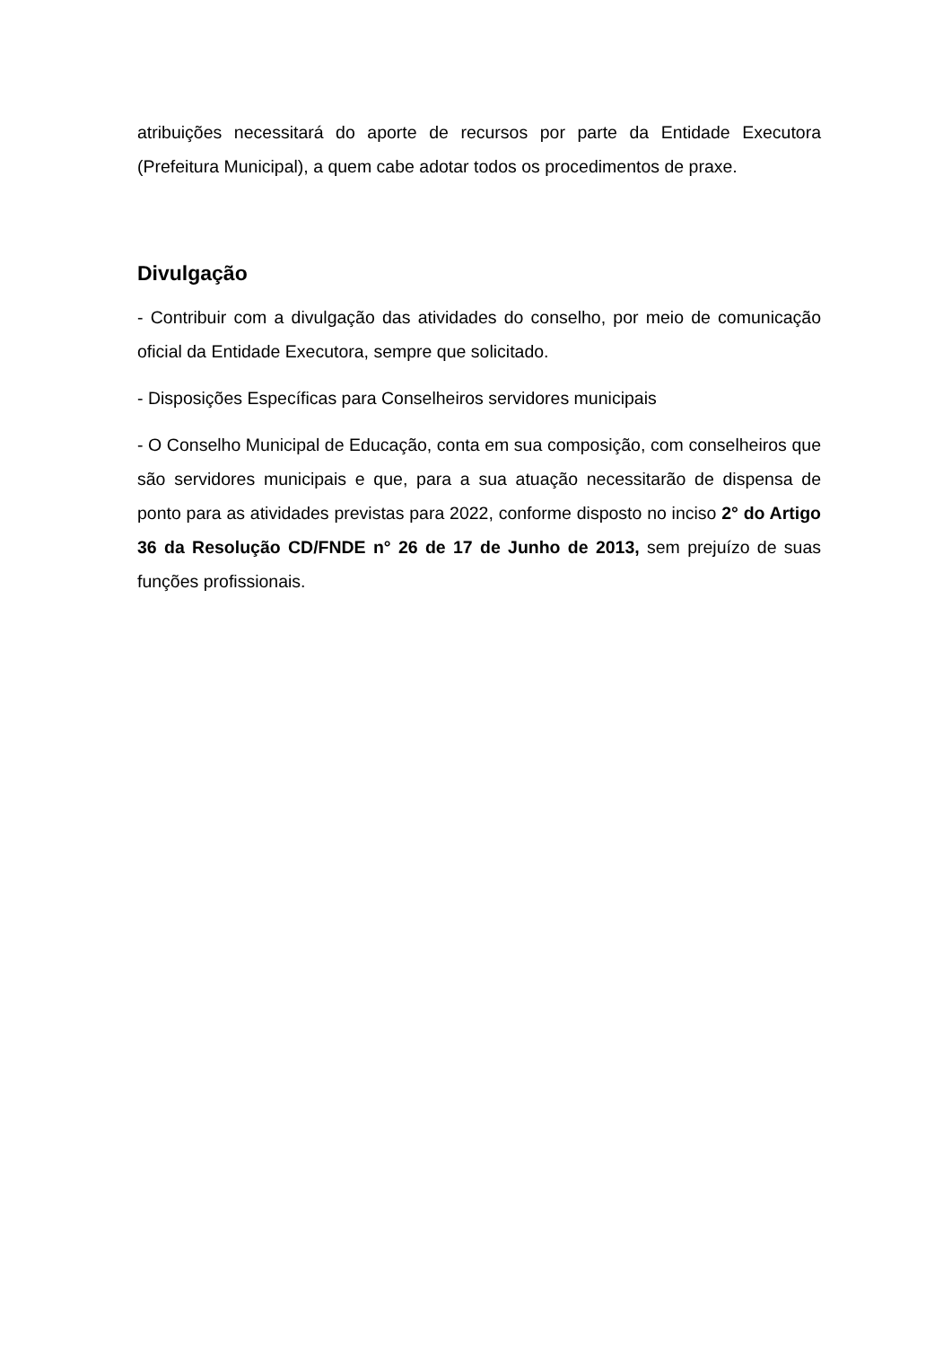atribuições necessitará do aporte de recursos por parte da Entidade Executora (Prefeitura Municipal), a quem cabe adotar todos os procedimentos de praxe.
Divulgação
- Contribuir com a divulgação das atividades do conselho, por meio de comunicação oficial da Entidade Executora, sempre que solicitado.
- Disposições Específicas para Conselheiros servidores municipais
- O Conselho Municipal de Educação, conta em sua composição, com conselheiros que são servidores municipais e que, para a sua atuação necessitarão de dispensa de ponto para as atividades previstas para 2022, conforme disposto no inciso 2° do Artigo 36 da Resolução CD/FNDE n° 26 de 17 de Junho de 2013, sem prejuízo de suas funções profissionais.